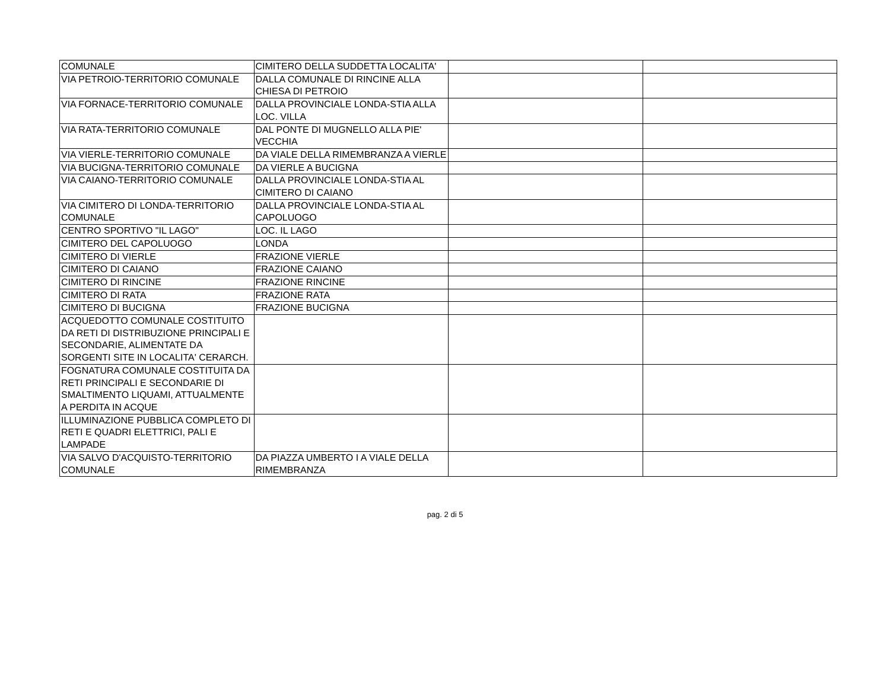| COMUNALE | CIMITERO DELLA SUDDETTA LOCALITA' | | |
| VIA PETROIO-TERRITORIO COMUNALE | DALLA COMUNALE DI RINCINE ALLA CHIESA DI PETROIO | | |
| VIA FORNACE-TERRITORIO COMUNALE | DALLA PROVINCIALE LONDA-STIA ALLA LOC. VILLA | | |
| VIA RATA-TERRITORIO COMUNALE | DAL PONTE DI MUGNELLO ALLA PIE' VECCHIA | | |
| VIA VIERLE-TERRITORIO COMUNALE | DA VIALE DELLA RIMEMBRANZA A VIERLE | | |
| VIA BUCIGNA-TERRITORIO COMUNALE | DA VIERLE A BUCIGNA | | |
| VIA CAIANO-TERRITORIO COMUNALE | DALLA PROVINCIALE LONDA-STIA AL CIMITERO DI CAIANO | | |
| VIA CIMITERO DI LONDA-TERRITORIO COMUNALE | DALLA PROVINCIALE LONDA-STIA AL CAPOLUOGO | | |
| CENTRO SPORTIVO "IL LAGO" | LOC. IL LAGO | | |
| CIMITERO DEL CAPOLUOGO | LONDA | | |
| CIMITERO DI VIERLE | FRAZIONE VIERLE | | |
| CIMITERO DI CAIANO | FRAZIONE CAIANO | | |
| CIMITERO DI RINCINE | FRAZIONE RINCINE | | |
| CIMITERO DI RATA | FRAZIONE RATA | | |
| CIMITERO DI BUCIGNA | FRAZIONE BUCIGNA | | |
| ACQUEDOTTO COMUNALE COSTITUITO DA RETI DI DISTRIBUZIONE PRINCIPALI E SECONDARIE, ALIMENTATE DA SORGENTI SITE IN LOCALITA' CERARCH. | | | |
| FOGNATURA COMUNALE COSTITUITA DA RETI PRINCIPALI E SECONDARIE DI SMALTIMENTO LIQUAMI, ATTUALMENTE A PERDITA IN ACQUE | | | |
| ILLUMINAZIONE PUBBLICA COMPLETO DI RETI E QUADRI ELETTRICI, PALI E LAMPADE | | | |
| VIA SALVO D'ACQUISTO-TERRITORIO COMUNALE | DA PIAZZA UMBERTO I A VIALE DELLA RIMEMBRANZA | | |
pag. 2 di 5